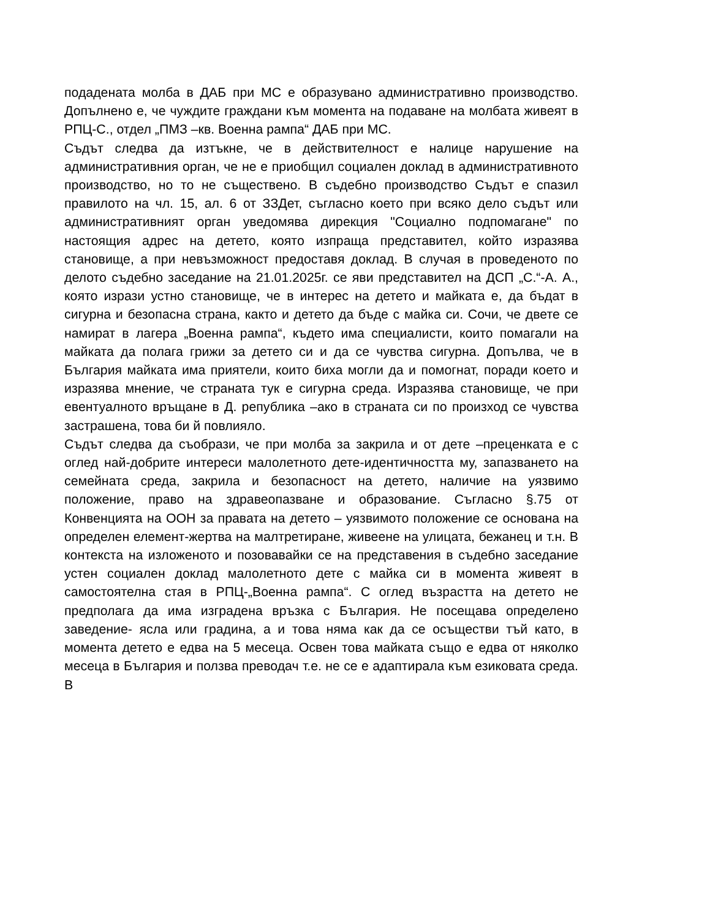подадената молба в ДАБ при МС е образувано административно производство. Допълнено е, че чуждите граждани към момента на подаване на молбата живеят в РПЦ-С., отдел „ПМЗ –кв. Военна рампа“ ДАБ при МС.
Съдът следва да изтъкне, че в действителност е налице нарушение на административния орган, че не е приобщил социален доклад в административното производство, но то не съществено. В съдебно производство Съдът е спазил правилото на чл. 15, ал. 6 от ЗЗДет, съгласно което при всяко дело съдът или административният орган уведомява дирекция "Социално подпомагане" по настоящия адрес на детето, която изпраща представител, който изразява становище, а при невъзможност предоставя доклад. В случая в проведеното по делото съдебно заседание на 21.01.2025г. се яви представител на ДСП „С.“-А. А., която изрази устно становище, че в интерес на детето и майката е, да бъдат в сигурна и безопасна страна, както и детето да бъде с майка си. Сочи, че двете се намират в лагера „Военна рампа“, където има специалисти, които помагали на майката да полага грижи за детето си и да се чувства сигурна. Допълва, че в България майката има приятели, които биха могли да и помогнат, поради което и изразява мнение, че страната тук е сигурна среда. Изразява становище, че при евентуалното връщане в Д. република –ако в страната си по произход се чувства застрашена, това би й повлияло.
Съдът следва да съобрази, че при молба за закрила и от дете –преценката е с оглед най-добрите интереси малолетното дете-идентичността му, запазването на семейната среда, закрила и безопасност на детето, наличие на уязвимо положение, право на здравеопазване и образование. Съгласно §.75 от Конвенцията на ООН за правата на детето – уязвимото положение се основана на определен елемент-жертва на малтретиране, живеене на улицата, бежанец и т.н. В контекста на изложеното и позовавайки се на представения в съдебно заседание устен социален доклад малолетното дете с майка си в момента живеят в самостоятелна стая в РПЦ-„Военна рампа“. С оглед възрастта на детето не предполага да има изградена връзка с България. Не посещава определено заведение- ясла или градина, а и това няма как да се осъществи тъй като, в момента детето е едва на 5 месеца. Освен това майката също е едва от няколко месеца в България и ползва преводач т.е. не се е адаптирала към езиковата среда. В